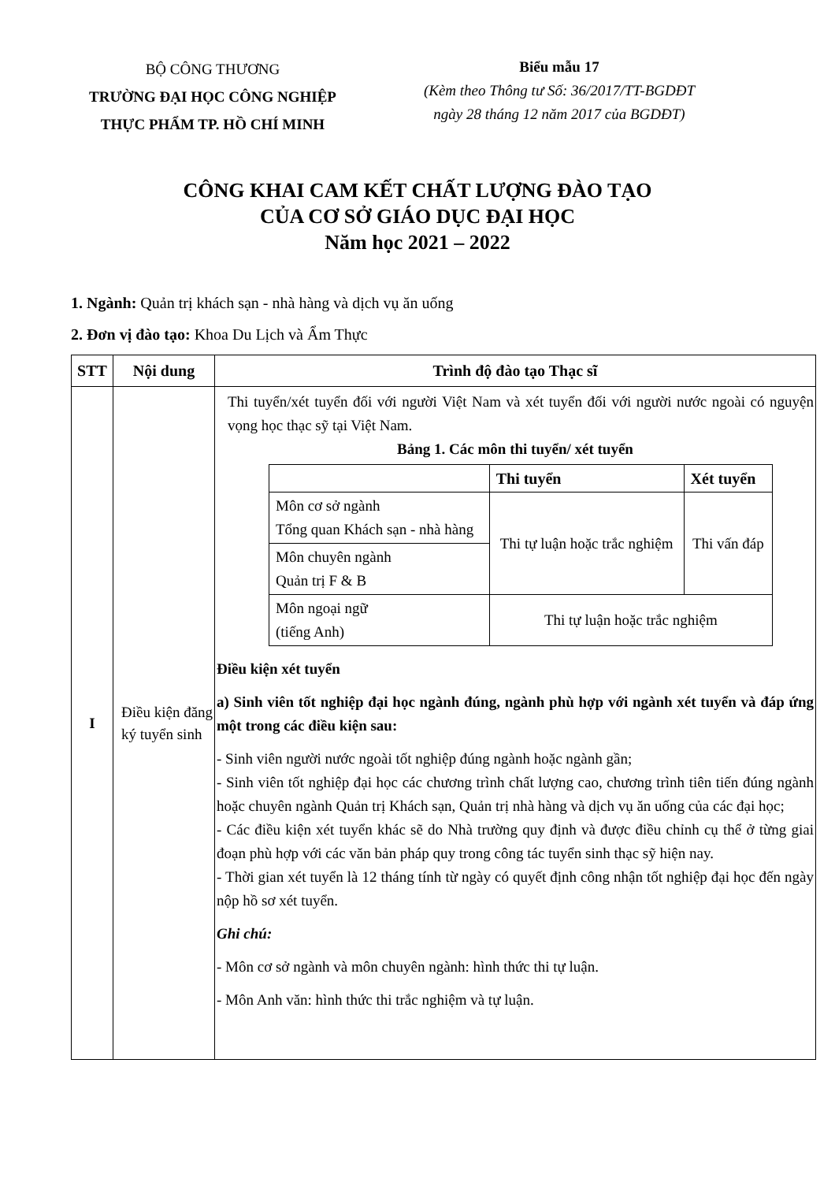BỘ CÔNG THƯƠNG
TRƯỜNG ĐẠI HỌC CÔNG NGHIỆP
THỰC PHẨM TP. HỒ CHÍ MINH
Biểu mẫu 17
(Kèm theo Thông tư Số: 36/2017/TT-BGDĐT
ngày 28 tháng 12 năm 2017 của BGDĐT)
CÔNG KHAI CAM KẾT CHẤT LƯỢNG ĐÀO TẠO
CỦA CƠ SỞ GIÁO DỤC ĐẠI HỌC
Năm học 2021 – 2022
1. Ngành: Quản trị khách sạn - nhà hàng và dịch vụ ăn uống
2. Đơn vị đào tạo: Khoa Du Lịch và Ẩm Thực
| STT | Nội dung | Trình độ đào tạo Thạc sĩ |
| --- | --- | --- |
| I | Điều kiện đăng ký tuyển sinh | Thi tuyển/xét tuyển đối với người Việt Nam và xét tuyển đối với người nước ngoài có nguyện vọng học thạc sỹ tại Việt Nam. Bảng 1. Các môn thi tuyển/ xét tuyển / / Thi tuyển / Xét tuyển / / --- / --- / --- / / Môn cơ sở ngành Tổng quan Khách sạn - nhà hàng / Thi tự luận hoặc trắc nghiệm / Thi vấn đáp / / Môn chuyên ngành Quản trị F & B / / / / Môn ngoại ngữ (tiếng Anh) / Thi tự luận hoặc trắc nghiệm / / Điều kiện xét tuyển a) Sinh viên tốt nghiệp đại học ngành đúng, ngành phù hợp với ngành xét tuyển và đáp ứng một trong các điều kiện sau: - Sinh viên người nước ngoài tốt nghiệp đúng ngành hoặc ngành gần; - Sinh viên tốt nghiệp đại học các chương trình chất lượng cao, chương trình tiên tiến đúng ngành hoặc chuyên ngành Quản trị Khách sạn, Quản trị nhà hàng và dịch vụ ăn uống của các đại học; - Các điều kiện xét tuyển khác sẽ do Nhà trường quy định và được điều chỉnh cụ thể ở từng giai đoạn phù hợp với các văn bản pháp quy trong công tác tuyển sinh thạc sỹ hiện nay. - Thời gian xét tuyển là 12 tháng tính từ ngày có quyết định công nhận tốt nghiệp đại học đến ngày nộp hồ sơ xét tuyển. Ghi chú: - Môn cơ sở ngành và môn chuyên ngành: hình thức thi tự luận. - Môn Anh văn: hình thức thi trắc nghiệm và tự luận. |